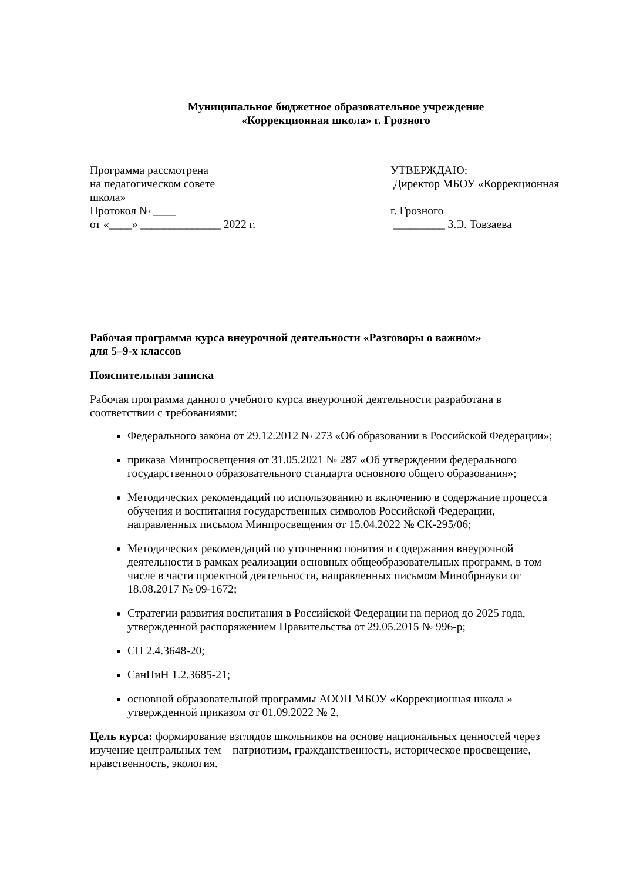Муниципальное бюджетное образовательное учреждение
«Коррекционная школа» г. Грозного
Программа рассмотрена УТВЕРЖДАЮ:
на педагогическом совете Директор МБОУ «Коррекционная
школа»
Протокол № ____ г. Грозного
от «____» ______________ 2022 г. _________ З.Э. Товзаева
Рабочая программа курса внеурочной деятельности «Разговоры о важном»
для 5–9-х классов
Пояснительная записка
Рабочая программа данного учебного курса внеурочной деятельности разработана в соответствии с требованиями:
Федерального закона от 29.12.2012 № 273 «Об образовании в Российской Федерации»;
приказа Минпросвещения от 31.05.2021 № 287 «Об утверждении федерального государственного образовательного стандарта основного общего образования»;
Методических рекомендаций по использованию и включению в содержание процесса обучения и воспитания государственных символов Российской Федерации, направленных письмом Минпросвещения от 15.04.2022 № СК-295/06;
Методических рекомендаций по уточнению понятия и содержания внеурочной деятельности в рамках реализации основных общеобразовательных программ, в том числе в части проектной деятельности, направленных письмом Минобрнауки от 18.08.2017 № 09-1672;
Стратегии развития воспитания в Российской Федерации на период до 2025 года, утвержденной распоряжением Правительства от 29.05.2015 № 996-р;
СП 2.4.3648-20;
СанПиН 1.2.3685-21;
основной образовательной программы АООП МБОУ «Коррекционная школа » утвержденной приказом от 01.09.2022 № 2.
Цель курса: формирование взглядов школьников на основе национальных ценностей через изучение центральных тем – патриотизм, гражданственность, историческое просвещение, нравственность, экология.